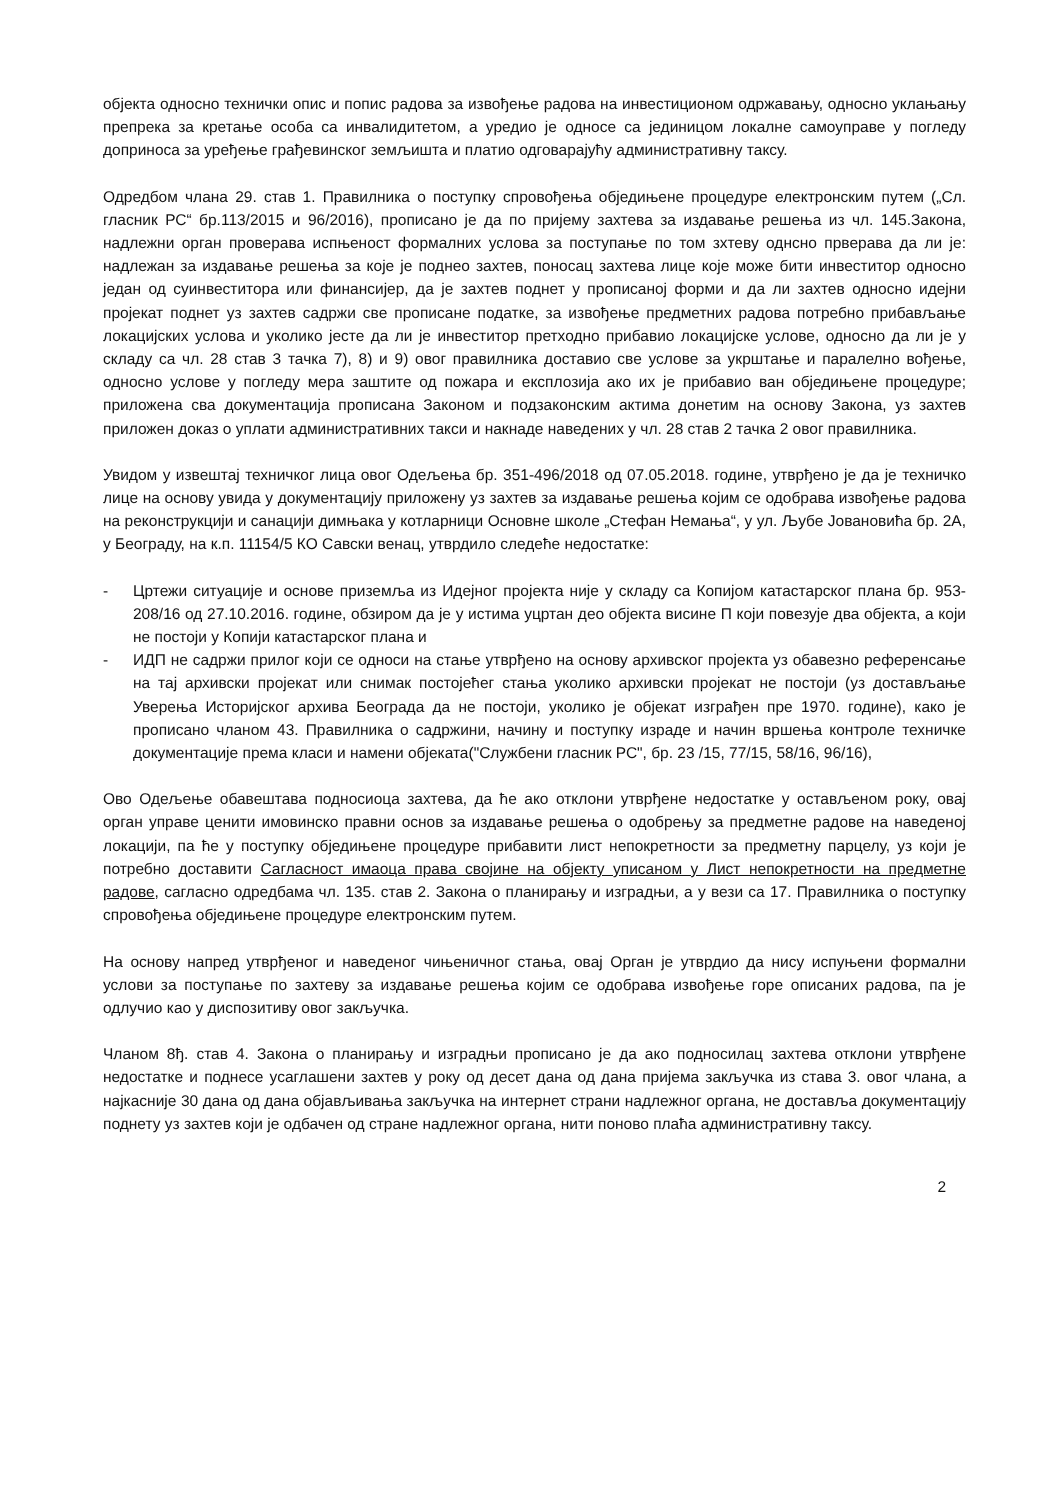објекта односно технички опис и попис радова за извођење радова на инвестиционом одржавању, односно уклањању препрека за кретање особа са инвалидитетом, а уредио је односе са јединицом локалне самоуправе у погледу доприноса за уређење грађевинског земљишта и платио одговарајућу административну таксу.
Одредбом члана 29. став 1. Правилника о поступку спровођења обједињене процедуре електронским путем („Сл. гласник РС“ бр.113/2015 и 96/2016), прописано је да по пријему захтева за издавање решења из чл. 145.Закона, надлежни орган проверава испњеност формалних услова за поступање по том зхтеву однсно прверава да ли је: надлежан за издавање решења за које је поднео захтев, поносац захтева лице које може бити инвеститор односно један од суинвеститора или финансијер, да је захтев поднет у прописаној форми и да ли захтев односно идејни пројекат поднет уз захтев садржи све прописане податке, за извођење предметних радова потребно прибављање локацијских услова и уколико јесте да ли је инвеститор претходно прибавио локацијске услове, односно да ли је у складу са чл. 28 став 3 тачка 7), 8) и 9) овог правилника доставио све услове за укрштање и паралелно вођење, односно услове у погледу мера заштите од пожара и експлозија ако их је прибавио ван обједињене процедуре; приложена сва документација прописана Законом и подзаконским актима донетим на основу Закона, уз захтев приложен доказ о уплати административних такси и накнаде наведених у чл. 28 став 2 тачка 2 овог правилника.
Увидом у извештај техничког лица овог Одељења бр. 351-496/2018 од 07.05.2018. године, утврђено је да је техничко лице на основу увида у документацију приложену уз захтев за издавање решења којим се одобрава извођење радова на реконструкцији и санацији димњака у котларници Основне школе „Стефан Немања“, у ул. Љубе Јовановића бр. 2А, у Београду, на к.п. 11154/5 КО Савски венац, утврдило следеће недостатке:
- Цртежи ситуације и основе приземља из Идејног пројекта није у складу са Копијом катастарског плана бр. 953-208/16 од 27.10.2016. године, обзиром да је у истима уцртан део објекта висине П који повезује два објекта, а који не постоји у Копији катастарског плана и
- ИДП не садржи прилог који се односи на стање утврђено на основу архивског пројекта уз обавезно референсање на тај архивски пројекат или снимак постојећег стања уколико архивски пројекат не постоји (уз достављање Уверења Историјског архива Београда да не постоји, уколико је објекат изграђен пре 1970. године), како је прописано чланом 43. Правилника о садржини, начину и поступку израде и начин вршења контроле техничке документације према класи и намени објеката("Службени гласник РС", бр. 23 /15, 77/15, 58/16, 96/16),
Ово Одељење обавештава подносиоца захтева, да ће ако отклони утврђене недостатке у остављеном року, овај орган управе ценити имовинско правни основ за издавање решења о одобрењу за предметне радове на наведеној локацији, па ће у поступку обједињене процедуре прибавити лист непокретности за предметну парцелу, уз који је потребно доставити Сагласност имаоца права својине на објекту уписаном у Лист непокретности на предметне радове, сагласно одредбама чл. 135. став 2. Закона о планирању и изградњи, а у вези са 17. Правилника о поступку спровођења обједињене процедуре електронским путем.
На основу напред утврђеног и наведеног чињеничног стања, овај Орган је утврдио да нису испуњени формални услови за поступање по захтеву за издавање решења којим се одобрава извођење горе описаних радова, па је одлучио као у диспозитиву овог закључка.
Чланом 8ђ. став 4. Закона о планирању и изградњи прописано је да ако подносилац захтева отклони утврђене недостатке и поднесе усаглашени захтев у року од десет дана од дана пријема закључка из става 3. овог члана, а најкасније 30 дана од дана објављивања закључка на интернет страни надлежног органа, не доставља документацију поднету уз захтев који је одбачен од стране надлежног органа, нити поново плаћа административну таксу.
2